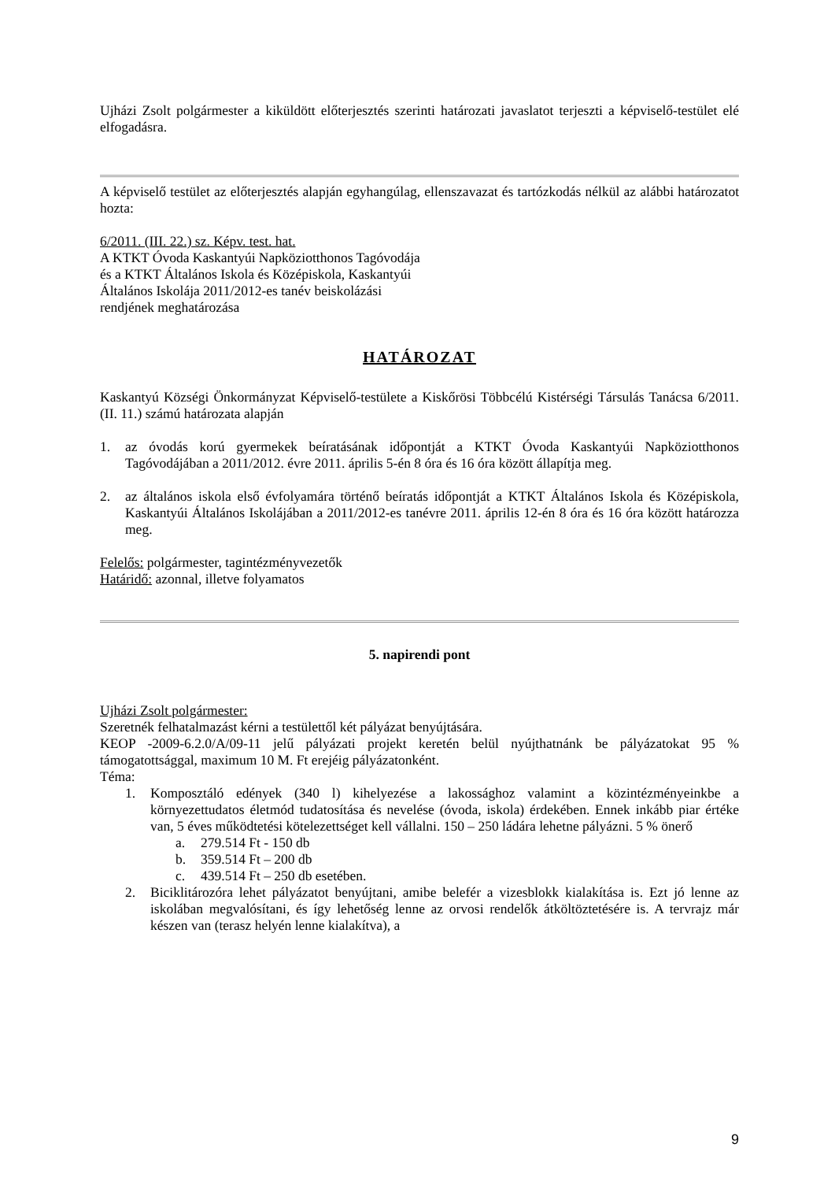Ujházi Zsolt polgármester a kiküldött előterjesztés szerinti határozati javaslatot terjeszti a képviselő-testület elé elfogadásra.
A képviselő testület az előterjesztés alapján egyhangúlag, ellenszavazat és tartózkodás nélkül az alábbi határozatot hozta:
6/2011. (III. 22.) sz. Képv. test. hat.
A KTKT Óvoda Kaskantyúi Napköziotthonos Tagóvodája
és a KTKT Általános Iskola és Középiskola, Kaskantyúi
Általános Iskolája 2011/2012-es tanév beiskolázási
rendjének meghatározása
HATÁROZAT
Kaskantyú Községi Önkormányzat Képviselő-testülete a Kiskőrösi Többcélú Kistérségi Társulás Tanácsa 6/2011. (II. 11.) számú határozata alapján
1. az óvodás korú gyermekek beíratásának időpontját a KTKT Óvoda Kaskantyúi Napköziotthonos Tagóvodájában a 2011/2012. évre 2011. április 5-én 8 óra és 16 óra között állapítja meg.
2. az általános iskola első évfolyamára történő beíratás időpontját a KTKT Általános Iskola és Középiskola, Kaskantyúi Általános Iskolájában a 2011/2012-es tanévre 2011. április 12-én 8 óra és 16 óra között határozza meg.
Felelős: polgármester, tagintézményvezetők
Határidő: azonnal, illetve folyamatos
5. napirendi pont
Ujházi Zsolt polgármester:
Szeretnék felhatalmazást kérni a testülettől két pályázat benyújtására.
KEOP -2009-6.2.0/A/09-11 jelű pályázati projekt keretén belül nyújthatnánk be pályázatokat 95 % támogatottsággal, maximum 10 M. Ft erejéig pályázatonként.
Téma:
1. Komposztáló edények (340 l) kihelyezése a lakossághoz valamint a közintézményeinkbe a környezettudatos életmód tudatosítása és nevelése (óvoda, iskola) érdekében. Ennek inkább piar értéke van, 5 éves működtetési kötelezettséget kell vállalni. 150 – 250 ládára lehetne pályázni. 5 % önerő
a. 279.514 Ft - 150 db
b. 359.514 Ft – 200 db
c. 439.514 Ft – 250 db esetében.
2. Biciklitározóra lehet pályázatot benyújtani, amibe belefér a vizesblokk kialakítása is. Ezt jó lenne az iskolában megvalósítani, és így lehetőség lenne az orvosi rendelők átköltöztetésére is. A tervrajz már készen van (terasz helyén lenne kialakítva), a
9